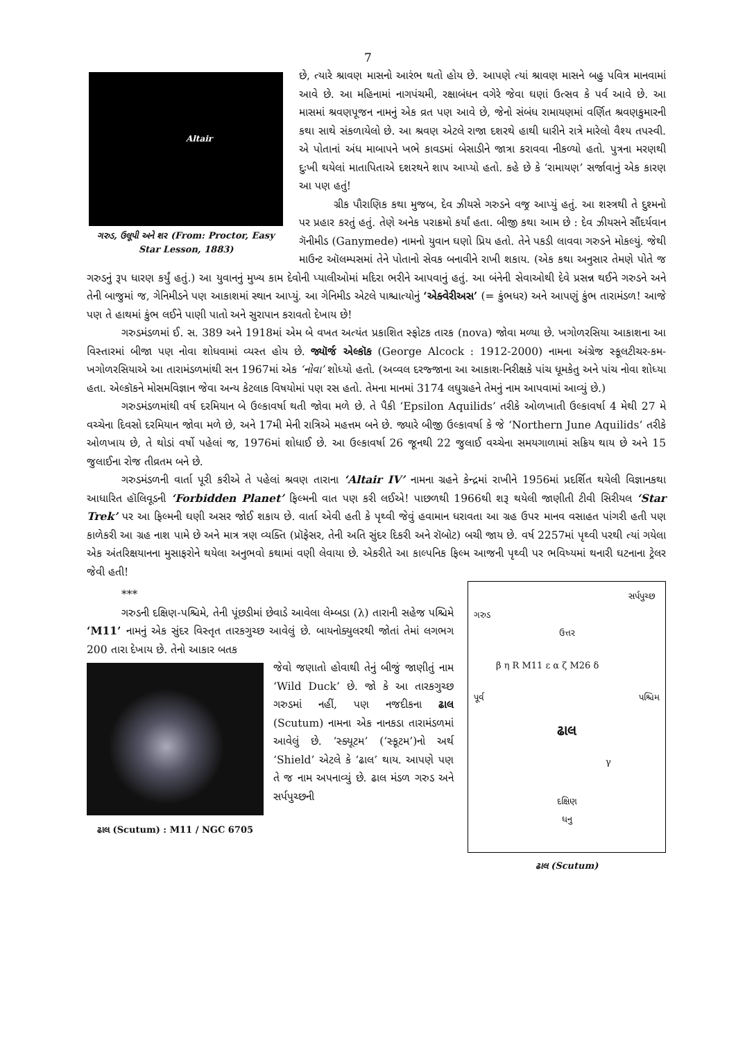7
Altair
ગરુડ, ઉલૂપી અને શર (From: Proctor, Easy Star Lesson, 1883)
છે, ત્યારે શ્રાવણ માસનો આરંભ થતો હોય છે. આપણે ત્યાં શ્રાવણ માસને બહુ પવિત્ર માનવામાં આવે છે. આ મહિનામાં નાગપંચમી, રક્ષાબંધન વગેરે જેવા ઘણાં ઉત્સવ કે પર્વ આવે છે. આ માસમાં શ્રવણપૂજન નામનું એક વ્રત પણ આવે છે, જેનો સંબંધ રામાયણમાં વર્ણિત શ્રવણકુમારની કથા સાથે સંકળાયેલો છે. આ શ્રવણ એટલે રાજા દશરથે હાથી ધારીને રાત્રે મારેલો વૈશ્ય તપસ્વી. એ પોતાનાં અંધ માબાપને ખભે કાવડમાં બેસાડીને જાત્રા કરાવવા નીકળ્યો હતો. પુત્રના મરણથી દુઃખી થયેલાં માતાપિતાએ દશરથને શાપ આપ્યો હતો. કહે છે કે ‘રામાયણ’ સર્જાવાનું એક કારણ આ પણ હતું!
ગ્રીક પૌરાણિક કથા મુજબ, દેવ ઝીયસે ગરુડને વજ્ર આપ્યું હતું. આ શસ્ત્રથી તે દુશ્મનો પર પ્રહાર કરતું હતું. તેણે અનેક પરાક્રમો કર્યાં હતા. બીજી કથા આમ છે : દેવ ઝીયસને સૌંદર્યવાન ગૅનીમીડ (Ganymede) નામનો યુવાન ઘણો પ્રિય હતો. તેને પકડી લાવવા ગરુડને મોકલ્યું. જેથી માઉન્ટ ઑલમ્પસમાં તેને પોતાનો સેવક બનાવીને રાખી શકાય. (એક કથા અનુસાર તેમણે પોતે જ ગરુડનું રૂપ ધારણ કર્યું હતું.) આ યુવાનનું મુખ્ય કામ દેવોની પ્યાલીઓમાં મદિરા ભરીને આપવાનું હતું. આ બંનેની સેવાઓથી દેવે પ્રસન્ન થઈને ગરુડને અને તેની બાજુમાં જ, ગેનિમીડને પણ આકાશમાં સ્થાન આપ્યું. આ ગેનિમીડ એટલે પાશ્ચાત્યોનું ‘એક્વેરીઅસ’ (= કુંભધર) અને આપણું કુંભ તારામંડળ! આજે પણ તે હાથમાં કુંભ લઈને પાણી પાતો અને સુરાપાન કરાવતો દેખાય છે!
ગરુડમંડળમાં ઈ. સ. 389 અને 1918માં એમ બે વખત અત્યંત પ્રકાશિત સ્ફોટક તારક (nova) જોવા મળ્યા છે. ખગોળરસિયા આકાશના આ વિસ્તારમાં બીજા પણ નોવા શોધવામાં વ્યસ્ત હોય છે. જ્યૉર્જ એલ્કૉક (George Alcock : 1912-2000) નામના અંગ્રેજ સ્કૂલટીચર-કમ-ખગોળરસિયાએ આ તારામંડળમાંથી સન 1967માં એક ‘નોવા’ શોધ્યો હતો. (અવ્વલ દરજ્જાના આ આકાશ-નિરીક્ષકે પાંચ ધૂમકેતુ અને પાંચ નોવા શોધ્યા હતા. એલ્કૉકને મોસમવિજ્ઞાન જેવા અન્ય કેટલાક વિષયોમાં પણ રસ હતો. તેમના માનમાં 3174 લઘુગ્રહને તેમનું નામ આપવામાં આવ્યું છે.)
ગરુડમંડળમાંથી વર્ષ દરમિયાન બે ઉલ્કાવર્ષા થતી જોવા મળે છે. તે પૈકી ‘Epsilon Aquilids’ તરીકે ઓળખાતી ઉલ્કાવર્ષા 4 મેથી 27 મે વચ્ચેના દિવસો દરમિયાન જોવા મળે છે, અને 17મી મેની રાત્રિએ મહત્તમ બને છે. જ્યારે બીજી ઉલ્કાવર્ષા કે જે ‘Northern June Aquilids’ તરીકે ઓળખાય છે, તે થોડાં વર્ષો પહેલાં જ, 1976માં શોધાઈ છે. આ ઉલ્કાવર્ષા 26 જૂનથી 22 જુલાઈ વચ્ચેના સમયગાળામાં સક્રિય થાય છે અને 15 જુલાઈના રોજ તીવ્રતમ બને છે.
ગરુડમંડળની વાર્તા પૂરી કરીએ તે પહેલાં શ્રવણ તારાના ‘Altair IV’ નામના ગ્રહને કેન્દ્રમાં રાખીને 1956માં પ્રદર્શિત થયેલી વિજ્ઞાનકથા આધારિત હૉલિવૂડની ‘Forbidden Planet’ ફિલ્મની વાત પણ કરી લઈએ! પાછળથી 1966થી શરૂ થયેલી જાણીતી ટીવી સિરીયલ ‘Star Trek’ પર આ ફિલ્મની ઘણી અસર જોઈ શકાય છે. વાર્તા એવી હતી કે પૃથ્વી જેવું હવામાન ધરાવતા આ ગ્રહ ઉપર માનવ વસાહત પાંગરી હતી પણ કાળેકરી આ ગ્રહ નાશ પામે છે અને માત્ર ત્રણ વ્યક્તિ (પ્રૉફેસર, તેની અતિ સુંદર દિકરી અને રૉબોટ) બચી જાય છે. વર્ષ 2257માં પૃથ્વી પરથી ત્યાં ગયેલા એક અંતરિક્ષયાનના મુસાફરોને થયેલા અનુભવો કથામાં વણી લેવાયા છે. એકરીતે આ કાલ્પનિક ફિલ્મ આજની પૃથ્વી પર ભવિષ્યમાં થનારી ઘટનાના ટ્રેલર જેવી હતી!
સર્પપુચ્છ
ગરુડ
ઉત્તર
β η R M11 ε α ζ M26 δ
પૂર્વ પશ્ચિમ
ઢાલ
γ
દક્ષિણ
ધનુ
ઢાલ (Scutum)
***
ગરુડની દક્ષિણ-પશ્ચિમે, તેની પૂંછડીમાં છેવાડે આવેલા લેમ્બડા (λ) તારાની સહેજ પશ્ચિમે ‘M11’ નામનું એક સુંદર વિસ્તૃત તારકગુચ્છ આવેલું છે. બાયનોક્યુલરથી જોતાં તેમાં લગભગ 200 તારા દેખાય છે. તેનો આકાર બતક
ઢાલ (Scutum) : M11 / NGC 6705
જેવો જણાતો હોવાથી તેનું બીજું જાણીતું નામ ‘Wild Duck’ છે. જો કે આ તારકગુચ્છ ગરુડમાં નહીં, પણ નજદીકના ઢાલ (Scutum) નામના એક નાનકડા તારામંડળમાં આવેલું છે. ‘સ્ક્યૂટમ’ (‘સ્કૂટમ’)નો અર્થ ‘Shield’ એટલે કે ‘ઢાલ’ થાય. આપણે પણ તે જ નામ અપનાવ્યું છે. ઢાલ મંડળ ગરુડ અને સર્પપુચ્છની